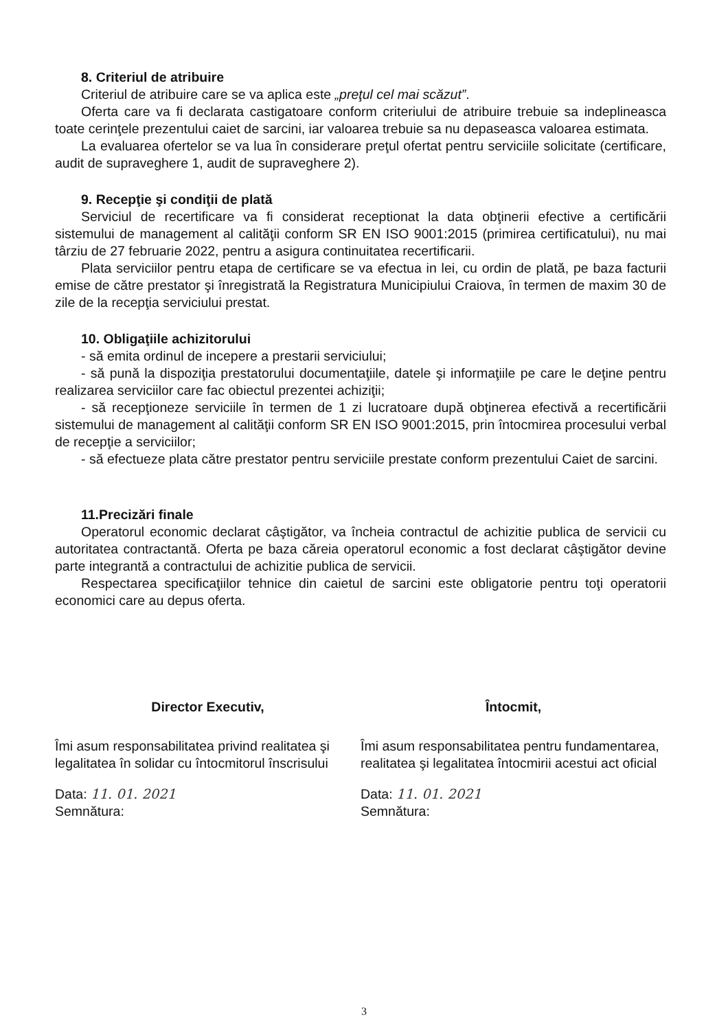8. Criteriul de atribuire
Criteriul de atribuire care se va aplica este „preţul cel mai scăzut”.
Oferta care va fi declarata castigatoare conform criteriului de atribuire trebuie sa indeplineasca toate cerinţele prezentului caiet de sarcini, iar valoarea trebuie sa nu depaseasca valoarea estimata.
La evaluarea ofertelor se va lua în considerare preţul ofertat pentru serviciile solicitate (certificare, audit de supraveghere 1, audit de supraveghere 2).
9. Recepţie şi condiţii de plată
Serviciul de recertificare va fi considerat receptionat la data obţinerii efective a certificării sistemului de management al calităţii conform SR EN ISO 9001:2015 (primirea certificatului), nu mai târziu de 27 februarie 2022, pentru a asigura continuitatea recertificarii.
Plata serviciilor pentru etapa de certificare se va efectua in lei, cu ordin de plată, pe baza facturii emise de către prestator şi înregistrată la Registratura Municipiului Craiova, în termen de maxim 30 de zile de la recepţia serviciului prestat.
10. Obligaţiile achizitorului
- să emita ordinul de incepere a prestarii serviciului;
- să pună la dispoziţia prestatorului documentaţiile, datele şi informaţiile pe care le deţine pentru realizarea serviciilor care fac obiectul prezentei achiziţii;
- să recepţioneze serviciile în termen de 1 zi lucratoare după obţinerea efectivă a recertificării sistemului de management al calităţii conform SR EN ISO 9001:2015, prin întocmirea procesului verbal de recepţie a serviciilor;
- să efectueze plata către prestator pentru serviciile prestate conform prezentului Caiet de sarcini.
11.Precizări finale
Operatorul economic declarat câştigător, va încheia contractul de achizitie publica de servicii cu autoritatea contractantă. Oferta pe baza căreia operatorul economic a fost declarat câştigător devine parte integrantă a contractului de achizitie publica de servicii.
Respectarea specificaţiilor tehnice din caietul de sarcini este obligatorie pentru toţi operatorii economici care au depus oferta.
Director Executiv,
Îmi asum responsabilitatea privind realitatea şi legalitatea în solidar cu întocmitorul înscrisului
Data: 11. 01. 2021
Semnătura:
Întocmit,
Îmi asum responsabilitatea pentru fundamentarea, realitatea şi legalitatea întocmirii acestui act oficial
Data: 11. 01. 2021
Semnătura:
3